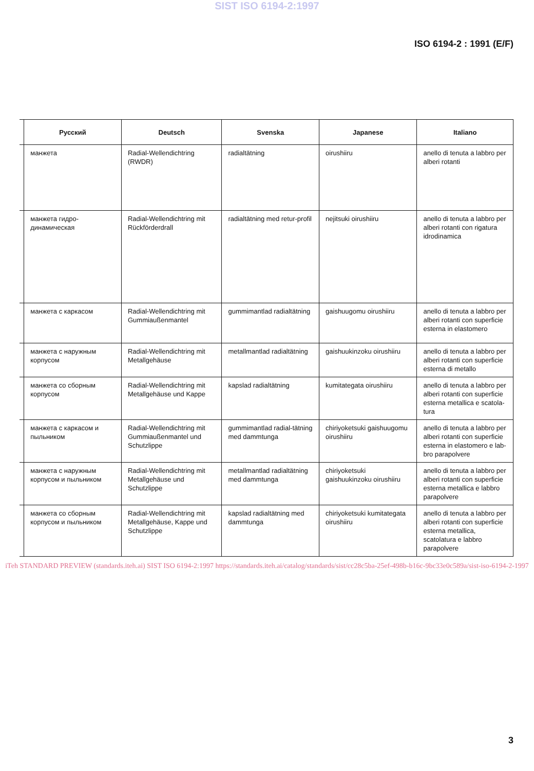SIST ISO 6194-2:1997
ISO 6194-2 : 1991 (E/F)
| | Русский | Deutsch | Svenska | Japanese | Italiano |
| --- | --- | --- | --- | --- | --- |
| | манжета | Radial-Wellendichtring (RWDR) | radialtätning | oirushiiru | anello di tenuta a labbro per alberi rotanti |
| | манжета гидро-динамическая | Radial-Wellendichtring mit Rückförderdrall | radialtätning med retur-profil | nejitsuki oirushiiru | anello di tenuta a labbro per alberi rotanti con rigatura idrodinamica |
| | манжета с каркасом | Radial-Wellendichtring mit Gummiaußenmantel | gummimantlad radialtätning | gaishuugomu oirushiiru | anello di tenuta a labbro per alberi rotanti con superficie esterna in elastomero |
| | манжета с наружным корпусом | Radial-Wellendichtring mit Metallgehäuse | metallmantlad radialtätning | gaishuukinzoku oirushiiru | anello di tenuta a labbro per alberi rotanti con superficie esterna di metallo |
| | манжета со сборным корпусом | Radial-Wellendichtring mit Metallgehäuse und Kappe | kapslad radialtätning | kumitategata oirushiiru | anello di tenuta a labbro per alberi rotanti con superficie esterna metallica e scatola-tura |
| | манжета с каркасом и пыльником | Radial-Wellendichtring mit Gummiaußenmantel und Schutzlippe | gummimantlad radial-tätning med dammtunga | chiriyoketsuki gaishuugomu oirushiiru | anello di tenuta a labbro per alberi rotanti con superficie esterna in elastomero e lab-bro parapolvere |
| | манжета с наружным корпусом и пыльником | Radial-Wellendichtring mit Metallgehäuse und Schutzlippe | metallmantlad radialtätning med dammtunga | chiriyoketsuki gaishuukinzoku oirushiiru | anello di tenuta a labbro per alberi rotanti con superficie esterna metallica e labbro parapolvere |
| | манжета со сборным корпусом и пыльником | Radial-Wellendichtring mit Metallgehäuse, Kappe und Schutzlippe | kapslad radialtätning med dammtunga | chiriyoketsuki kumitategata oirushiiru | anello di tenuta a labbro per alberi rotanti con superficie esterna metallica, scatolatura e labbro parapolvere |
iTeh STANDARD PREVIEW (standards.iteh.ai) SIST ISO 6194-2:1997 https://standards.iteh.ai/catalog/standards/sist/cc28c5ba-25ef-498b-b16c-9bc33e0c589a/sist-iso-6194-2-1997
3